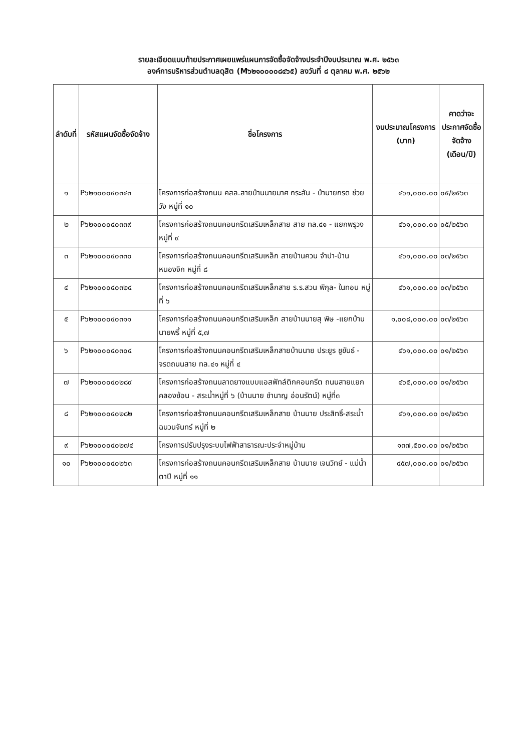รายละเอียดแนบท้ายประกาศเผยแพร่แผนการจัดซื้อจัดจ้างประจำปีงบประมาณ พ.ศ. ๒๕๖๓
องค์การบริหารส่วนตำบลดุสิต (M๖๒๑๐๐๐๐๘๔๖๕) ลงวันที่ ๘ ตุลาคม พ.ศ. ๒๕๖๒
| ลำดับที่ | รหัสแผนจัดซื้อจัดจ้าง | ชื่อโครงการ | งบประมาณโครงการ (บาท) | คาดว่าจะประกาศจัดซื้อจัดจ้าง (เดือน/ปี) |
| --- | --- | --- | --- | --- |
| ๑ | P๖๒๑๐๐๐๔๐๓๔๓ | โครงการก่อสร้างถนน คสล.สายบ้านนายมาศ กระสัน - บ้านายกรด ช่วยวัง หมู่ที่ ๑๐ | ๔๖๑,๐๐๐.๐๐ | ๐๕/๒๕๖๓ |
| ๒ | P๖๒๑๐๐๐๔๐๓๓๙ | โครงการก่อสร้างถนนคอนกรีตเสริมเหล็กสาย สาย ทล.๔๑ - แยกพรุวง หมู่ที่ ๙ | ๔๖๑,๐๐๐.๐๐ | ๐๕/๒๕๖๓ |
| ๓ | P๖๒๑๐๐๐๔๐๓๓๐ | โครงการก่อสร้างถนนคอนกรีตเสริมเหล็ก สายบ้านควน จำปา-บ้านหนองจิก หมู่ที่ ๘ | ๔๖๑,๐๐๐.๐๐ | ๐๓/๒๕๖๓ |
| ๔ | P๖๒๑๐๐๐๔๐๓๒๔ | โครงการก่อสร้างถนนคอนกรีตเสริมเหล็กสาย ร.ร.สวน พิกุล- ในทอน หมู่ที่ ๖ | ๔๖๑,๐๐๐.๐๐ | ๐๓/๒๕๖๓ |
| ๕ | P๖๒๑๐๐๐๔๐๓๑๑ | โครงการก่อสร้างถนนคอนกรีตเสริมเหล็ก สายบ้านนายสุ พิษ -แยกบ้านนายพรี้ หมู่ที่ ๕,๗ | ๑,๐๐๘,๐๐๐.๐๐ | ๐๓/๒๕๖๓ |
| ๖ | P๖๒๑๐๐๐๔๐๓๐๔ | โครงการก่อสร้างถนนคอนกรีตเสริมเหล็กสายบ้านนาย ประยูร ชูขันธ์ - จรดถนนสาย ทล.๔๑ หมู่ที่ ๔ | ๔๖๑,๐๐๐.๐๐ | ๐๑/๒๕๖๓ |
| ๗ | P๖๒๑๐๐๐๔๐๒๘๙ | โครงการก่อสร้างถนนลาดยางแบบแอสฟัทล์ติกคอนกรีต ถนนสายแยกคลองซ้อน - สระน้ำหมู่ที่ ๖ (บ้านนาย ชำนาญ อ่อนรัตน์) หมู่ที่๓ | ๔๖๕,๐๐๐.๐๐ | ๐๑/๒๕๖๓ |
| ๘ | P๖๒๑๐๐๐๔๐๒๘๒ | โครงการก่อสร้างถนนคอนกรีตเสริมเหล็กสาย บ้านนาย ประสิทธิ์-สระน้ำฉนวนจันทร์ หมู่ที่ ๒ | ๔๖๑,๐๐๐.๐๐ | ๐๑/๒๕๖๓ |
| ๙ | P๖๒๑๐๐๐๔๐๒๗๔ | โครงการปรับปรุงระบบไฟฟ้าสาธารณะประจำหมู่บ้าน | ๑๓๗,๕๐๐.๐๐ | ๐๑/๒๕๖๓ |
| ๑๐ | P๖๒๑๐๐๐๔๐๒๖๓ | โครงการก่อสร้างถนนคอนกรีตเสริมเหล็กสาย บ้านนาย เจนวิทย์ - แม่น้ำตาปี หมู่ที่ ๑๑ | ๔๕๗,๐๐๐.๐๐ | ๐๑/๒๕๖๓ |